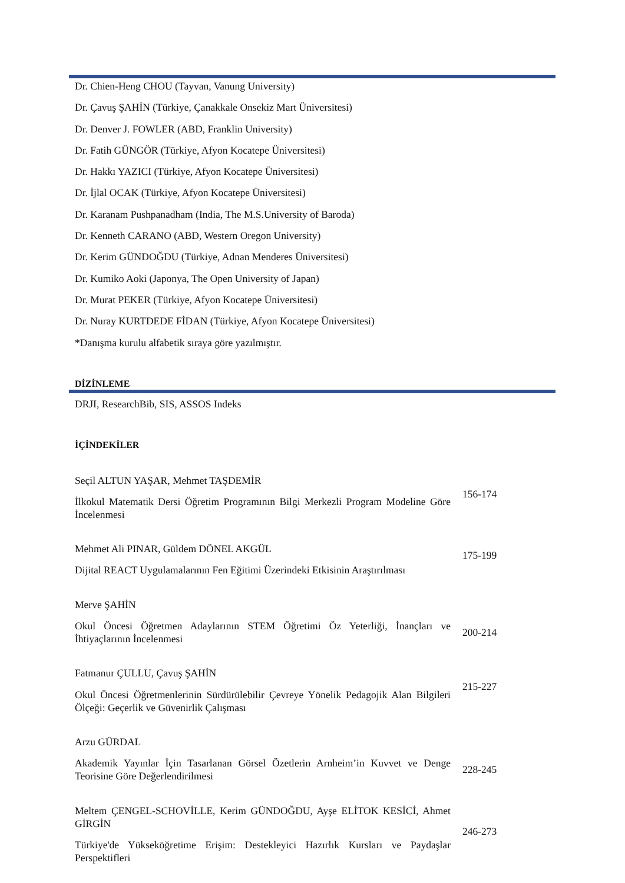Dr. Chien-Heng CHOU (Tayvan, Vanung University)
Dr. Çavuş ŞAHİN (Türkiye, Çanakkale Onsekiz Mart Üniversitesi)
Dr. Denver J. FOWLER (ABD, Franklin University)
Dr. Fatih GÜNGÖR (Türkiye, Afyon Kocatepe Üniversitesi)
Dr. Hakkı YAZICI (Türkiye, Afyon Kocatepe Üniversitesi)
Dr. İjlal OCAK (Türkiye, Afyon Kocatepe Üniversitesi)
Dr. Karanam Pushpanadham (India, The M.S.University of Baroda)
Dr. Kenneth CARANO (ABD, Western Oregon University)
Dr. Kerim GÜNDOĞDU (Türkiye, Adnan Menderes Üniversitesi)
Dr. Kumiko Aoki (Japonya, The Open University of Japan)
Dr. Murat PEKER (Türkiye, Afyon Kocatepe Üniversitesi)
Dr. Nuray KURTDEDE FİDAN (Türkiye, Afyon Kocatepe Üniversitesi)
*Danışma kurulu alfabetik sıraya göre yazılmıştır.
DİZİNLEME
DRJI, ResearchBib, SIS, ASSOS Indeks
İÇİNDEKİLER
Seçil ALTUN YAŞAR, Mehmet TAŞDEMİR
İlkokul Matematik Dersi Öğretim Programının Bilgi Merkezli Program Modeline Göre İncelenmesi
156-174
Mehmet Ali PINAR, Güldem DÖNEL AKGÜL
Dijital REACT Uygulamalarının Fen Eğitimi Üzerindeki Etkisinin Araştırılması
175-199
Merve ŞAHİN
Okul Öncesi Öğretmen Adaylarının STEM Öğretimi Öz Yeterliği, İnançları ve İhtiyaçlarının İncelenmesi
200-214
Fatmanur ÇULLU, Çavuş ŞAHİN
Okul Öncesi Öğretmenlerinin Sürdürülebilir Çevreye Yönelik Pedagojik Alan Bilgileri Ölçeği: Geçerlik ve Güvenirlik Çalışması
215-227
Arzu GÜRDAL
Akademik Yayınlar İçin Tasarlanan Görsel Özetlerin Arnheim’in Kuvvet ve Denge Teorisine Göre Değerlendirilmesi
228-245
Meltem ÇENGEL-SCHOVİLLE, Kerim GÜNDOĞDU, Ayşe ELİTOK KESİCİ, Ahmet GİRGİN
Türkiye'de Yükseköğretime Erişim: Destekleyici Hazırlık Kursları ve Paydaşlar Perspektifleri
246-273